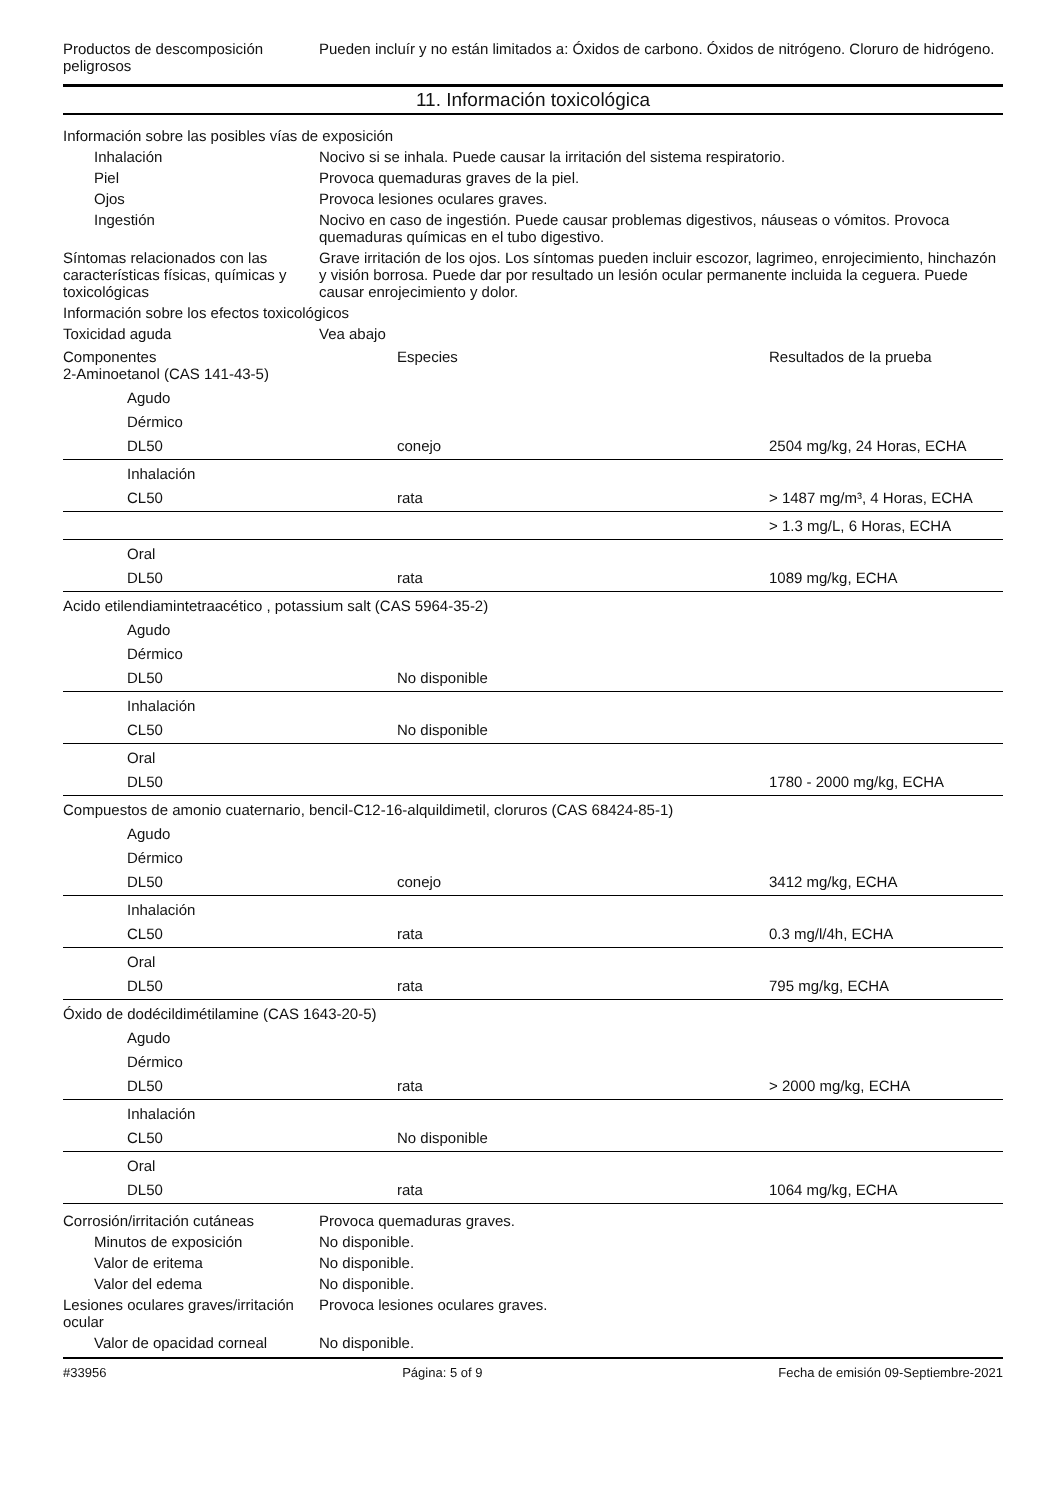Productos de descomposición peligrosos
Pueden incluír y no están limitados a: Óxidos de carbono. Óxidos de nitrógeno. Cloruro de hidrógeno.
11. Información toxicológica
Información sobre las posibles vías de exposición
Inhalación Nocivo si se inhala. Puede causar la irritación del sistema respiratorio.
Piel Provoca quemaduras graves de la piel.
Ojos Provoca lesiones oculares graves.
Ingestión Nocivo en caso de ingestión. Puede causar problemas digestivos, náuseas o vómitos. Provoca quemaduras químicas en el tubo digestivo.
Síntomas relacionados con las características físicas, químicas y toxicológicas
Grave irritación de los ojos. Los síntomas pueden incluir escozor, lagrimeo, enrojecimiento, hinchazón y visión borrosa. Puede dar por resultado un lesión ocular permanente incluida la ceguera. Puede causar enrojecimiento y dolor.
Información sobre los efectos toxicológicos
Toxicidad aguda Vea abajo
| Componentes 2-Aminoetanol (CAS 141-43-5) | Especies | Resultados de la prueba |
| Agudo | | |
| Dérmico | | |
| DL50 | conejo | 2504 mg/kg, 24 Horas, ECHA |
| Inhalación | | |
| CL50 | rata | > 1487 mg/m³, 4 Horas, ECHA |
| | | > 1.3 mg/L, 6 Horas, ECHA |
| Oral | | |
| DL50 | rata | 1089 mg/kg, ECHA |
| Acido etilendiamintetraacético , potassium salt (CAS 5964-35-2) | | |
| Agudo | | |
| Dérmico | | |
| DL50 | No disponible | |
| Inhalación | | |
| CL50 | No disponible | |
| Oral | | |
| DL50 | | 1780 - 2000 mg/kg, ECHA |
| Compuestos de amonio cuaternario, bencil-C12-16-alquildimetil, cloruros (CAS 68424-85-1) | | |
| Agudo | | |
| Dérmico | | |
| DL50 | conejo | 3412 mg/kg, ECHA |
| Inhalación | | |
| CL50 | rata | 0.3 mg/l/4h, ECHA |
| Oral | | |
| DL50 | rata | 795 mg/kg, ECHA |
| Óxido de dodécildimétilamine (CAS 1643-20-5) | | |
| Agudo | | |
| Dérmico | | |
| DL50 | rata | > 2000 mg/kg, ECHA |
| Inhalación | | |
| CL50 | No disponible | |
| Oral | | |
| DL50 | rata | 1064 mg/kg, ECHA |
Corrosión/irritación cutáneas
Provoca quemaduras graves.
Minutos de exposición No disponible.
Valor de eritema No disponible.
Valor del edema No disponible.
Lesiones oculares graves/irritación ocular
Provoca lesiones oculares graves.
Valor de opacidad corneal No disponible.
#33956 Página: 5 of 9 Fecha de emisión 09-Septiembre-2021